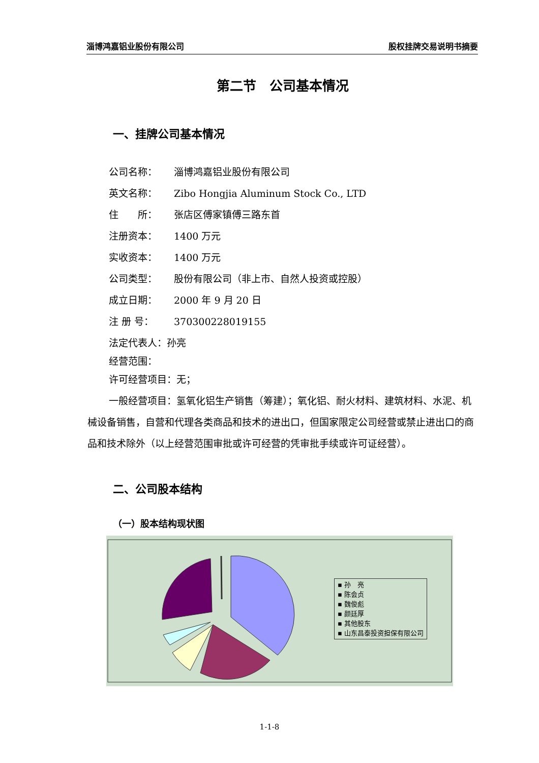淄博鸿嘉铝业股份有限公司 股权挂牌交易说明书摘要
第二节　公司基本情况
一、挂牌公司基本情况
公司名称： 淄博鸿嘉铝业股份有限公司
英文名称： Zibo Hongjia Aluminum Stock Co., LTD
住　　所： 张店区傅家镇傅三路东首
注册资本： 1400 万元
实收资本： 1400 万元
公司类型： 股份有限公司（非上市、自然人投资或控股）
成立日期： 2000 年 9 月 20 日
注 册 号： 370300228019155
法定代表人：孙亮
经营范围：
许可经营项目：无；
一般经营项目：氢氧化铝生产销售（筹建）；氧化铝、耐火材料、建筑材料、水泥、机械设备销售，自营和代理各类商品和技术的进出口，但国家限定公司经营或禁止进出口的商品和技术除外（以上经营范围审批或许可经营的凭审批手续或许可证经营）。
二、公司股本结构
（一）股本结构现状图
▪ 孙　亮
▪ 陈会贞
▪ 魏俊彪
▪ 颜廷厚
▪ 其他股东
▪ 山东昌泰投资担保有限公司
1-1-8